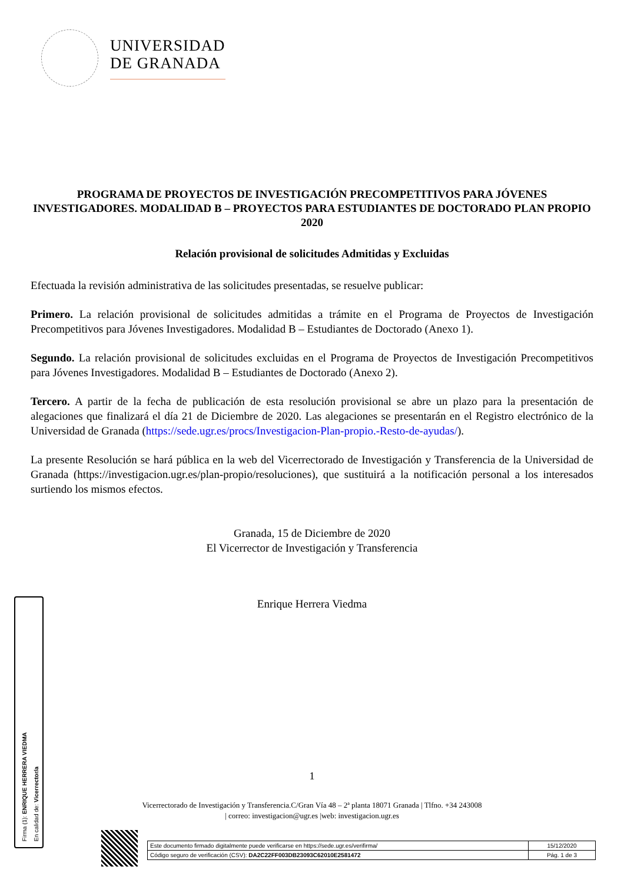UNIVERSIDAD
DE GRANADA
PROGRAMA DE PROYECTOS DE INVESTIGACIÓN PRECOMPETITIVOS PARA JÓVENES INVESTIGADORES. MODALIDAD B – PROYECTOS PARA ESTUDIANTES DE DOCTORADO PLAN PROPIO 2020
Relación provisional de solicitudes Admitidas y Excluidas
Efectuada la revisión administrativa de las solicitudes presentadas, se resuelve publicar:
Primero. La relación provisional de solicitudes admitidas a trámite en el Programa de Proyectos de Investigación Precompetitivos para Jóvenes Investigadores. Modalidad B – Estudiantes de Doctorado (Anexo 1).
Segundo. La relación provisional de solicitudes excluidas en el Programa de Proyectos de Investigación Precompetitivos para Jóvenes Investigadores. Modalidad B – Estudiantes de Doctorado (Anexo 2).
Tercero. A partir de la fecha de publicación de esta resolución provisional se abre un plazo para la presentación de alegaciones que finalizará el día 21 de Diciembre de 2020. Las alegaciones se presentarán en el Registro electrónico de la Universidad de Granada (https://sede.ugr.es/procs/Investigacion-Plan-propio.-Resto-de-ayudas/).
La presente Resolución se hará pública en la web del Vicerrectorado de Investigación y Transferencia de la Universidad de Granada (https://investigacion.ugr.es/plan-propio/resoluciones), que sustituirá a la notificación personal a los interesados surtiendo los mismos efectos.
Granada, 15 de Diciembre de 2020
El Vicerrector de Investigación y Transferencia
Enrique Herrera Viedma
1
Vicerrectorado de Investigación y Transferencia.C/Gran Vía 48 – 2ª planta 18071 Granada | Tlfno. +34 243008
| correo: investigacion@ugr.es |web: investigacion.ugr.es
Firma (1): ENRIQUE HERRERA VIEDMA
En calidad de: Vicerrector/a
| Este documento firmado digitalmente puede verificarse en https://sede.ugr.es/verifirma/ | 15/12/2020 |
| Código seguro de verificación (CSV): DA2C22FF003DB23093C62010E2581472 | Pág. 1 de 3 |